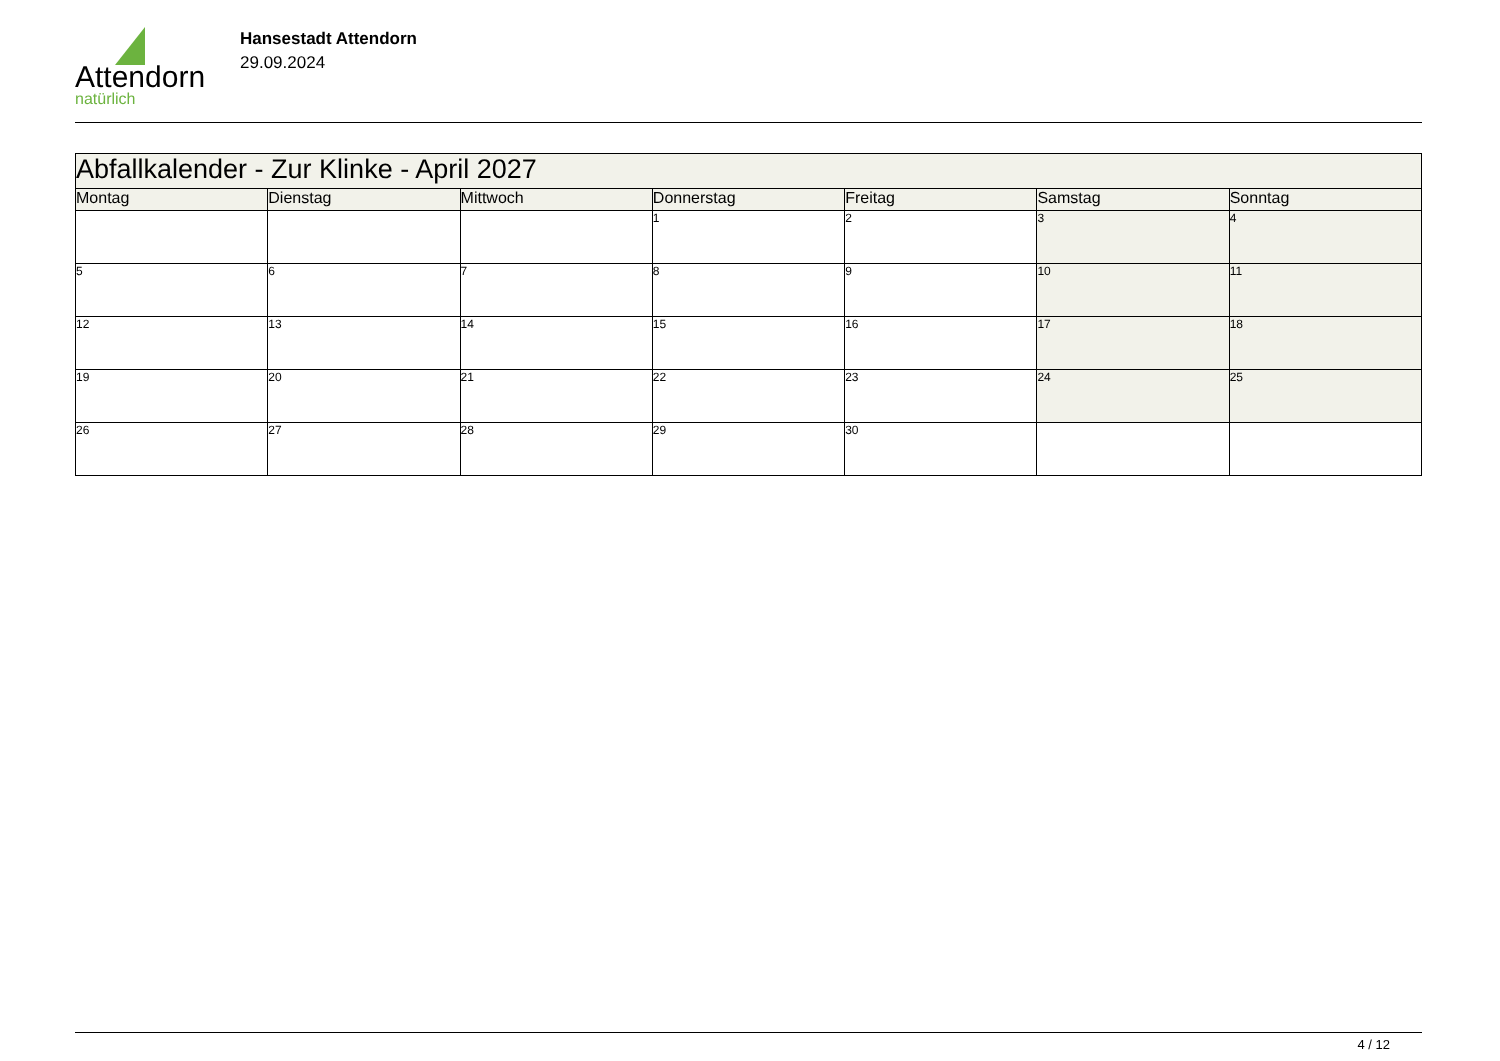Attendorn
natürlich
Hansestadt Attendorn
29.09.2024
| Abfallkalender - Zur Klinke - April 2027 | | | | | | |
| Montag | Dienstag | Mittwoch | Donnerstag | Freitag | Samstag | Sonntag |
| | | | 1 | 2 | 3 | 4 |
| 5 | 6 | 7 | 8 | 9 | 10 | 11 |
| 12 | 13 | 14 | 15 | 16 | 17 | 18 |
| 19 | 20 | 21 | 22 | 23 | 24 | 25 |
| 26 | 27 | 28 | 29 | 30 | | |
4 / 12